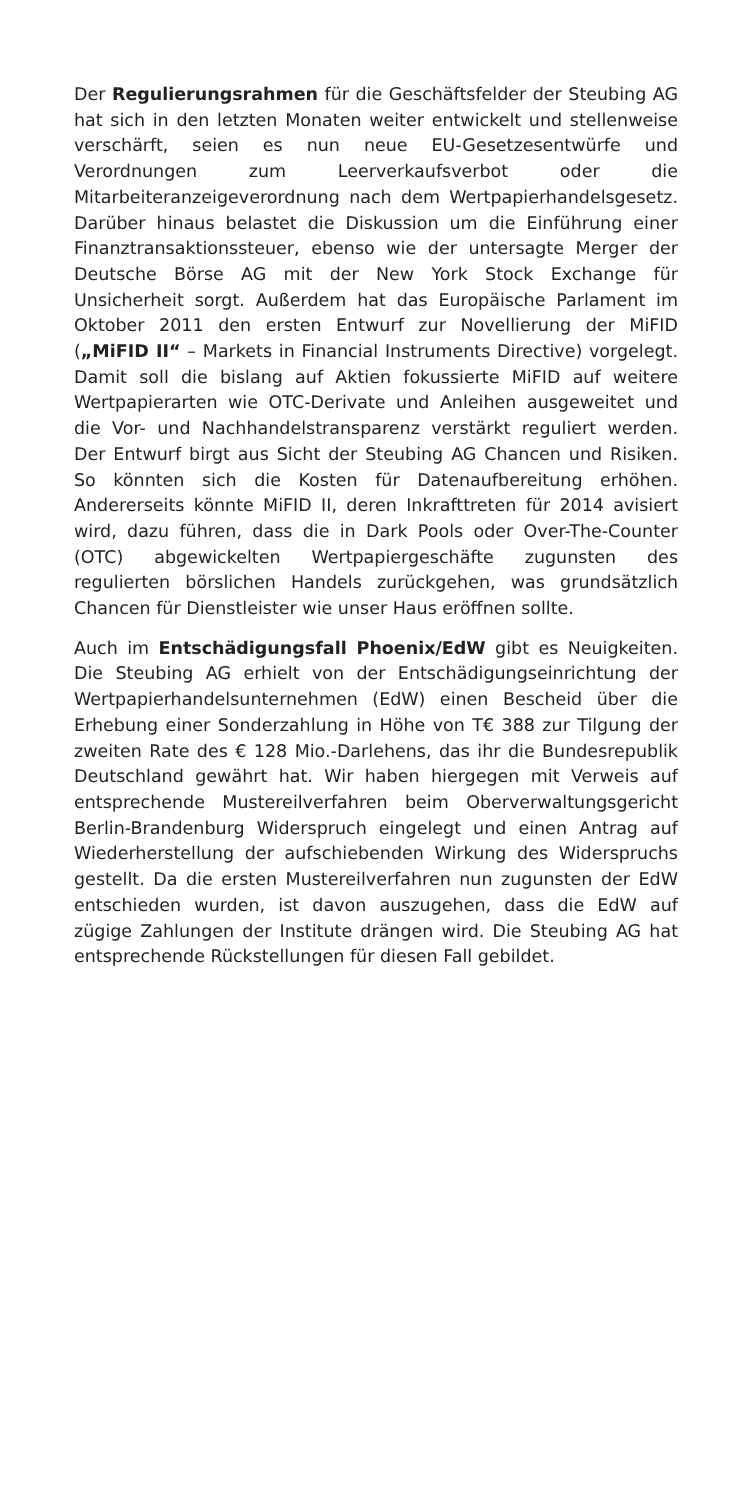Der Regulierungsrahmen für die Geschäftsfelder der Steubing AG hat sich in den letzten Monaten weiter entwickelt und stellenweise verschärft, seien es nun neue EU-Gesetzesentwürfe und Verordnungen zum Leerverkaufsverbot oder die Mitarbeiteranzeigeverordnung nach dem Wertpapierhandelsgesetz. Darüber hinaus belastet die Diskussion um die Einführung einer Finanztransaktionssteuer, ebenso wie der untersagte Merger der Deutsche Börse AG mit der New York Stock Exchange für Unsicherheit sorgt. Außerdem hat das Europäische Parlament im Oktober 2011 den ersten Entwurf zur Novellierung der MiFID („MiFID II“ – Markets in Financial Instruments Directive) vorgelegt. Damit soll die bislang auf Aktien fokussierte MiFID auf weitere Wertpapierarten wie OTC-Derivate und Anleihen ausgeweitet und die Vor- und Nachhandelstransparenz verstärkt reguliert werden. Der Entwurf birgt aus Sicht der Steubing AG Chancen und Risiken. So könnten sich die Kosten für Datenaufbereitung erhöhen. Andererseits könnte MiFID II, deren Inkrafttreten für 2014 avisiert wird, dazu führen, dass die in Dark Pools oder Over-The-Counter (OTC) abgewickelten Wertpapiergeschäfte zugunsten des regulierten börslichen Handels zurückgehen, was grundsätzlich Chancen für Dienstleister wie unser Haus eröffnen sollte.
Auch im Entschädigungsfall Phoenix/EdW gibt es Neuigkeiten. Die Steubing AG erhielt von der Entschädigungseinrichtung der Wertpapierhandelsunternehmen (EdW) einen Bescheid über die Erhebung einer Sonderzahlung in Höhe von T€ 388 zur Tilgung der zweiten Rate des € 128 Mio.-Darlehens, das ihr die Bundesrepublik Deutschland gewährt hat. Wir haben hiergegen mit Verweis auf entsprechende Mustereilverfahren beim Oberverwaltungsgericht Berlin-Brandenburg Widerspruch eingelegt und einen Antrag auf Wiederherstellung der aufschiebenden Wirkung des Widerspruchs gestellt. Da die ersten Mustereilverfahren nun zugunsten der EdW entschieden wurden, ist davon auszugehen, dass die EdW auf zügige Zahlungen der Institute drängen wird. Die Steubing AG hat entsprechende Rückstellungen für diesen Fall gebildet.